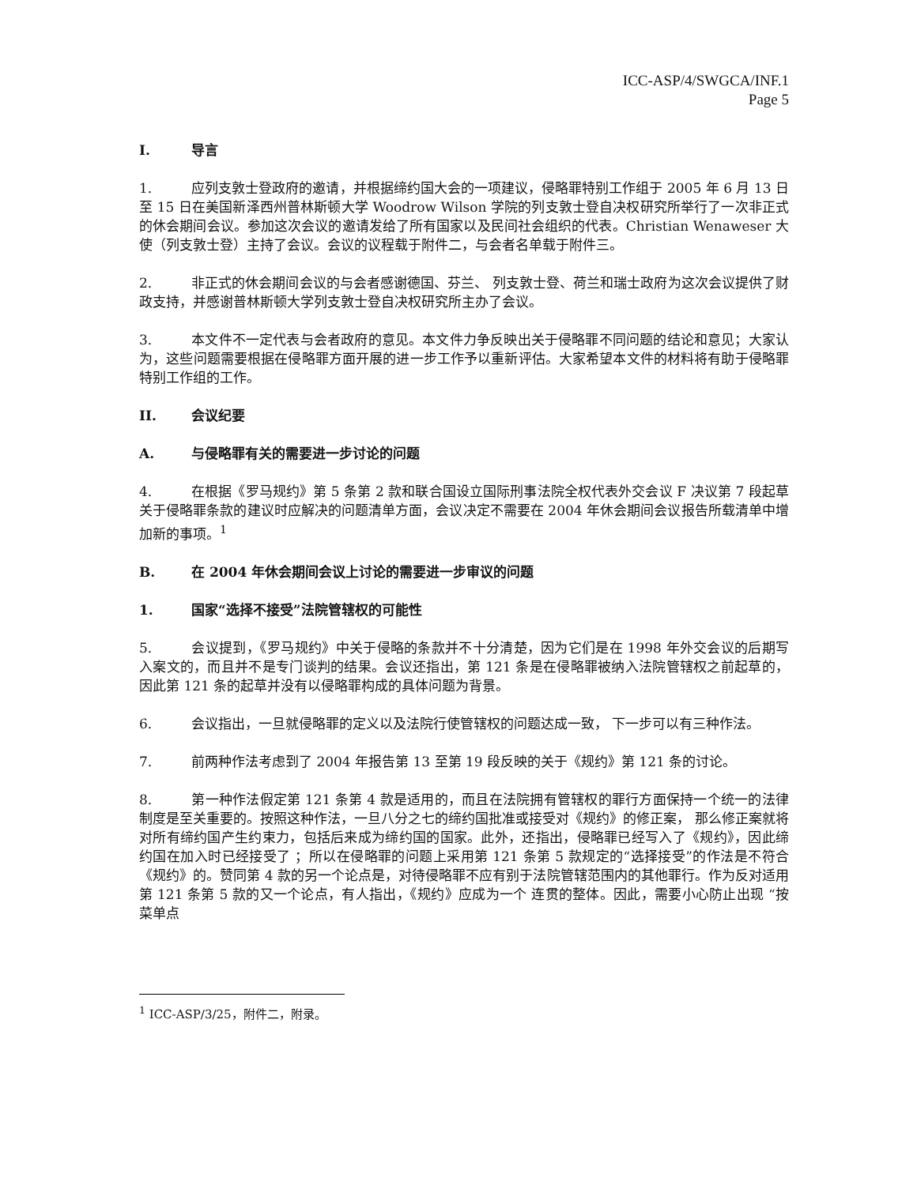ICC-ASP/4/SWGCA/INF.1
Page 5
I. 导言
1. 应列支敦士登政府的邀请，并根据缔约国大会的一项建议，侵略罪特别工作组于 2005 年 6 月 13 日至 15 日在美国新泽西州普林斯顿大学 Woodrow Wilson 学院的列支敦士登自决权研究所举行了一次非正式的休会期间会议。参加这次会议的邀请发给了所有国家以及民间社会组织的代表。Christian Wenaweser 大使（列支敦士登）主持了会议。会议的议程载于附件二，与会者名单载于附件三。
2. 非正式的休会期间会议的与会者感谢德国、芬兰、 列支敦士登、荷兰和瑞士政府为这次会议提供了财政支持，并感谢普林斯顿大学列支敦士登自决权研究所主办了会议。
3. 本文件不一定代表与会者政府的意见。本文件力争反映出关于侵略罪不同问题的结论和意见；大家认为，这些问题需要根据在侵略罪方面开展的进一步工作予以重新评估。大家希望本文件的材料将有助于侵略罪特别工作组的工作。
II. 会议纪要
A. 与侵略罪有关的需要进一步讨论的问题
4. 在根据《罗马规约》第 5 条第 2 款和联合国设立国际刑事法院全权代表外交会议 F 决议第 7 段起草关于侵略罪条款的建议时应解决的问题清单方面，会议决定不需要在 2004 年休会期间会议报告所载清单中增加新的事项。<sup>1</sup>
B. 在 2004 年休会期间会议上讨论的需要进一步审议的问题
1. 国家“选择不接受”法院管辖权的可能性
5. 会议提到，《罗马规约》中关于侵略的条款并不十分清楚，因为它们是在 1998 年外交会议的后期写入案文的，而且并不是专门谈判的结果。会议还指出，第 121 条是在侵略罪被纳入法院管辖权之前起草的，因此第 121 条的起草并没有以侵略罪构成的具体问题为背景。
6. 会议指出，一旦就侵略罪的定义以及法院行使管辖权的问题达成一致， 下一步可以有三种作法。
7. 前两种作法考虑到了 2004 年报告第 13 至第 19 段反映的关于《规约》第 121 条的讨论。
8. 第一种作法假定第 121 条第 4 款是适用的，而且在法院拥有管辖权的罪行方面保持一个统一的法律制度是至关重要的。按照这种作法，一旦八分之七的缔约国批准或接受对《规约》的修正案， 那么修正案就将对所有缔约国产生约束力，包括后来成为缔约国的国家。此外，还指出，侵略罪已经写入了《规约》，因此缔约国在加入时已经接受了 ；所以在侵略罪的问题上采用第 121 条第 5 款规定的“选择接受”的作法是不符合《规约》的。赞同第 4 款的另一个论点是，对待侵略罪不应有别于法院管辖范围内的其他罪行。作为反对适用第 121 条第 5 款的又一个论点，有人指出，《规约》应成为一个 连贯的整体。因此，需要小心防止出现 “按菜单点
<sup>1</sup> ICC-ASP/3/25，附件二，附录。